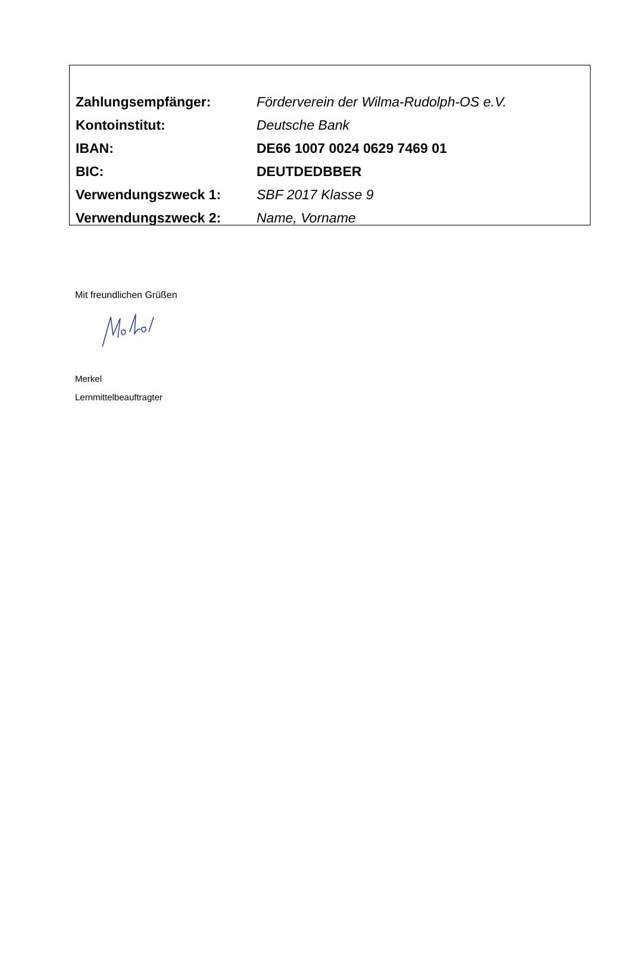| Zahlungsempfänger: | Förderverein der Wilma-Rudolph-OS e.V. |
| Kontoinstitut: | Deutsche Bank |
| IBAN: | DE66 1007 0024 0629 7469 01 |
| BIC: | DEUTDEDBBER |
| Verwendungszweck 1: | SBF 2017 Klasse 9 |
| Verwendungszweck 2: | Name, Vorname |
Mit freundlichen Grüßen
Merkel
Lernmittelbeauftragter